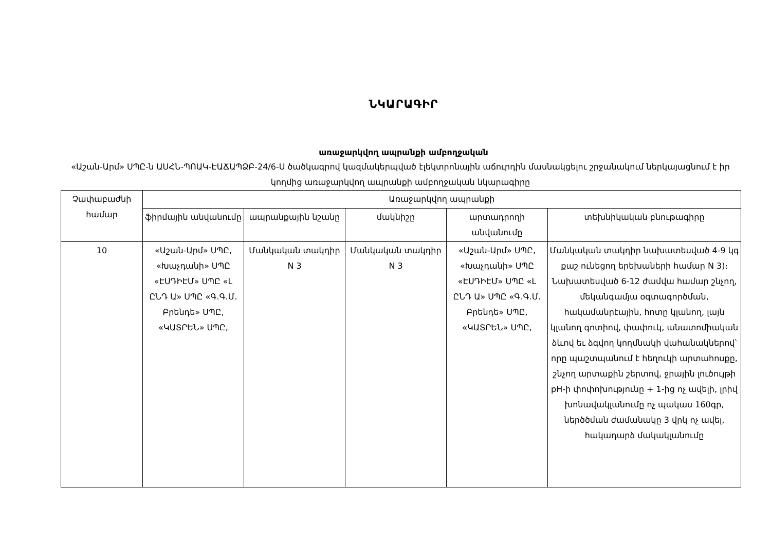ՆԿԱՐԱԳԻՐ
առաջարկվող ապրանքի ամբողջական
«Աշան-Արմ» ՍՊԸ-ն ԱՍՀՆ-ՊՈԱԿ-ԷԱՃԱՊՁԲ-24/6-Ս ծածկագրով կազմակերպված էլեկտրոնային աճուրդին մասնակցելու շրջանակում ներկայացնում է իր կողմից առաջարկվող ապրանքի ամբողջական նկարագիրը
| Չափաբաժնի համար | Առաջարկվող ապրանքի | | | | |
| | ֆիրմային անվանումը | ապրանքային նշանը | մակնիշը | արտադրողի անվանումը | տեխնիկական բնութագիրը |
| 10 | «Աշան-Արմ» ՍՊԸ, «Խաչդանի» ՍՊԸ «ԷՍԴԻԷՄ» ՍՊԸ «Լ ԸՆԴ Ա» ՍՊԸ «Գ.Գ.Մ. Բրենդե» ՍՊԸ, «ԿԱՏՐԵՆ» ՍՊԸ, | Մանկական տակդիր N 3 | Մանկական տակդիր N 3 | «Աշան-Արմ» ՍՊԸ, «Խաչդանի» ՍՊԸ «ԷՍԴԻԷՄ» ՍՊԸ «Լ ԸՆԴ Ա» ՍՊԸ «Գ.Գ.Մ. Բրենդե» ՍՊԸ, «ԿԱՏՐԵՆ» ՍՊԸ, | Մանկական տակդիր նախատեսված 4-9 կգ քաշ ունեցող երեխաների համար N 3)։ Նախատեսված 6-12 ժամվա համար շնչող, մեկանգամյա օգտագործման, հակամանրէային, հոտը կլանող, լայն կլանող գոտիով, փափուկ, անատոմիական ձևով եւ ձգվող կողմնակի վահանակներով՝ որը պաշտպանում է հեղուկի արտահոսքը, շնչող արտաքին շերտով, ջրային լուծույթի pH-ի փոփոխությունը + 1-ից ոչ ավելի, լրիվ խոնավակլանումը ոչ պակաս 160գր, ներծծման ժամանակը 3 վրկ ոչ ավել, հակադարձ մակակլանումը |